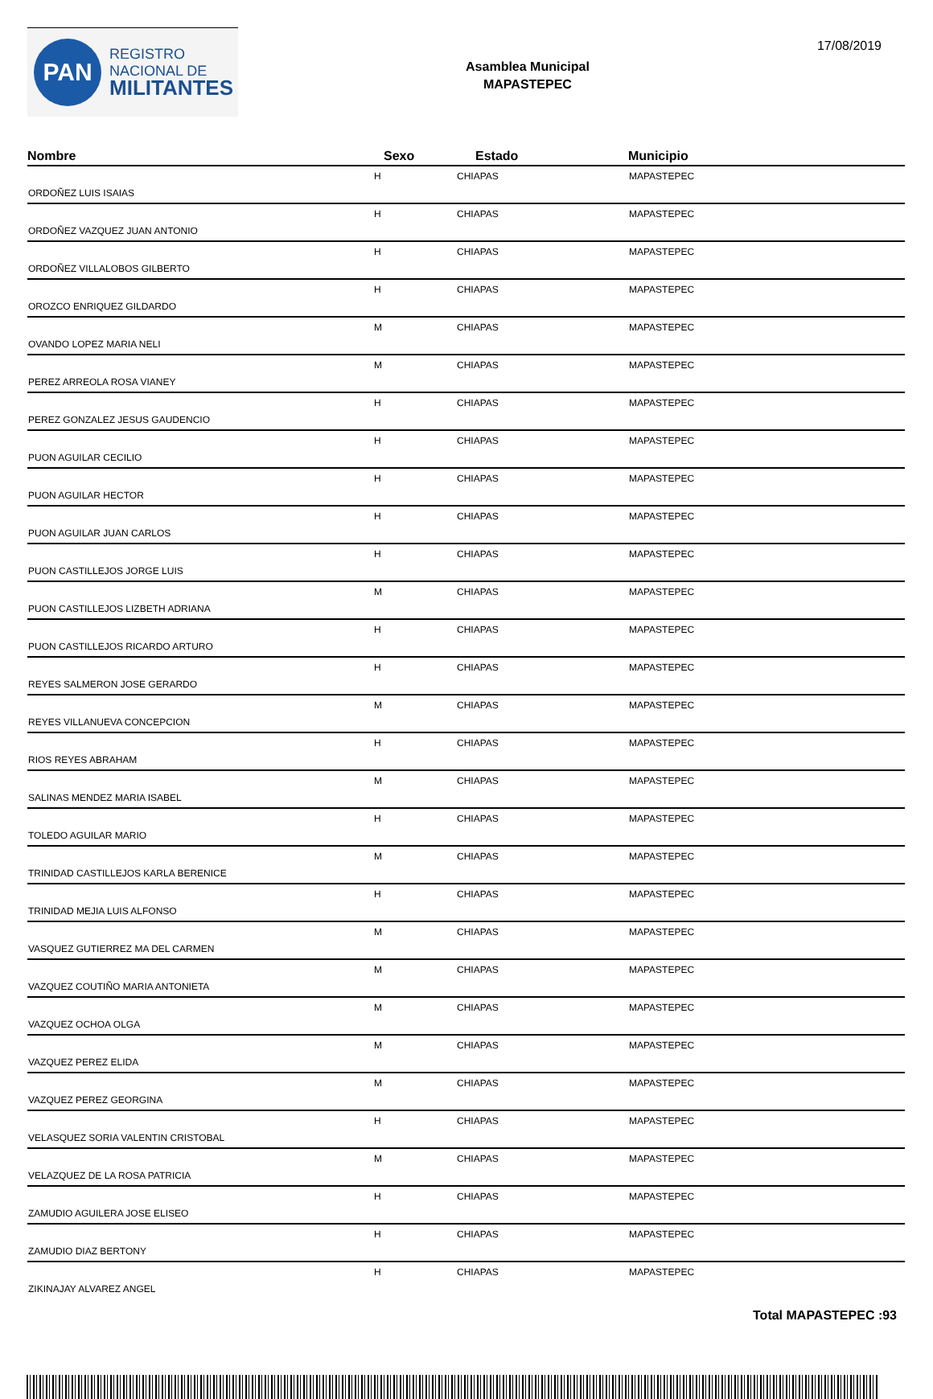PAN
REGISTRO
NACIONAL DE
MILITANTES
Asamblea Municipal
MAPASTEPEC
17/08/2019
| Nombre | Sexo | Estado | Municipio |
| --- | --- | --- | --- |
| ORDOÑEZ LUIS ISAIAS | H | CHIAPAS | MAPASTEPEC |
| ORDOÑEZ VAZQUEZ JUAN ANTONIO | H | CHIAPAS | MAPASTEPEC |
| ORDOÑEZ VILLALOBOS GILBERTO | H | CHIAPAS | MAPASTEPEC |
| OROZCO ENRIQUEZ GILDARDO | H | CHIAPAS | MAPASTEPEC |
| OVANDO LOPEZ MARIA NELI | M | CHIAPAS | MAPASTEPEC |
| PEREZ ARREOLA ROSA VIANEY | M | CHIAPAS | MAPASTEPEC |
| PEREZ GONZALEZ JESUS GAUDENCIO | H | CHIAPAS | MAPASTEPEC |
| PUON AGUILAR CECILIO | H | CHIAPAS | MAPASTEPEC |
| PUON AGUILAR HECTOR | H | CHIAPAS | MAPASTEPEC |
| PUON AGUILAR JUAN CARLOS | H | CHIAPAS | MAPASTEPEC |
| PUON CASTILLEJOS JORGE LUIS | H | CHIAPAS | MAPASTEPEC |
| PUON CASTILLEJOS LIZBETH ADRIANA | M | CHIAPAS | MAPASTEPEC |
| PUON CASTILLEJOS RICARDO ARTURO | H | CHIAPAS | MAPASTEPEC |
| REYES SALMERON JOSE GERARDO | H | CHIAPAS | MAPASTEPEC |
| REYES VILLANUEVA CONCEPCION | M | CHIAPAS | MAPASTEPEC |
| RIOS REYES ABRAHAM | H | CHIAPAS | MAPASTEPEC |
| SALINAS MENDEZ MARIA ISABEL | M | CHIAPAS | MAPASTEPEC |
| TOLEDO AGUILAR MARIO | H | CHIAPAS | MAPASTEPEC |
| TRINIDAD CASTILLEJOS KARLA BERENICE | M | CHIAPAS | MAPASTEPEC |
| TRINIDAD MEJIA LUIS ALFONSO | H | CHIAPAS | MAPASTEPEC |
| VASQUEZ GUTIERREZ MA DEL CARMEN | M | CHIAPAS | MAPASTEPEC |
| VAZQUEZ COUTIÑO MARIA ANTONIETA | M | CHIAPAS | MAPASTEPEC |
| VAZQUEZ OCHOA OLGA | M | CHIAPAS | MAPASTEPEC |
| VAZQUEZ PEREZ ELIDA | M | CHIAPAS | MAPASTEPEC |
| VAZQUEZ PEREZ GEORGINA | M | CHIAPAS | MAPASTEPEC |
| VELASQUEZ SORIA VALENTIN CRISTOBAL | H | CHIAPAS | MAPASTEPEC |
| VELAZQUEZ DE LA ROSA PATRICIA | M | CHIAPAS | MAPASTEPEC |
| ZAMUDIO AGUILERA JOSE ELISEO | H | CHIAPAS | MAPASTEPEC |
| ZAMUDIO DIAZ BERTONY | H | CHIAPAS | MAPASTEPEC |
| ZIKINAJAY ALVAREZ ANGEL | H | CHIAPAS | MAPASTEPEC |
Total MAPASTEPEC :93